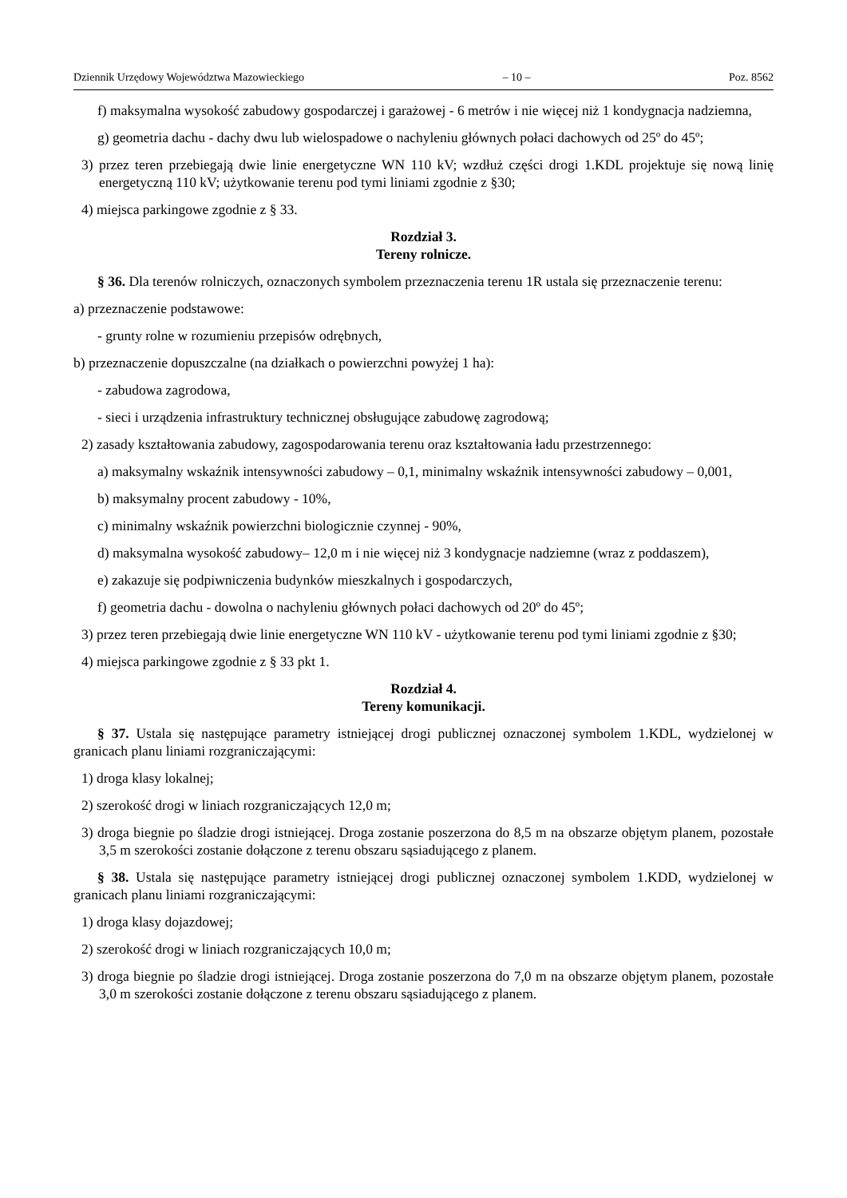Dziennik Urzędowy Województwa Mazowieckiego – 10 – Poz. 8562
f) maksymalna wysokość zabudowy gospodarczej i garażowej - 6 metrów i nie więcej niż 1 kondygnacja nadziemna,
g) geometria dachu - dachy dwu lub wielospadowe o nachyleniu głównych połaci dachowych od 25º do 45º;
3) przez teren przebiegają dwie linie energetyczne WN 110 kV; wzdłuż części drogi 1.KDL projektuje się nową linię energetyczną 110 kV; użytkowanie terenu pod tymi liniami zgodnie z §30;
4) miejsca parkingowe zgodnie z § 33.
Rozdział 3.
Tereny rolnicze.
§ 36. Dla terenów rolniczych, oznaczonych symbolem przeznaczenia terenu 1R ustala się przeznaczenie terenu:
a) przeznaczenie podstawowe:
- grunty rolne w rozumieniu przepisów odrębnych,
b) przeznaczenie dopuszczalne (na działkach o powierzchni powyżej 1 ha):
- zabudowa zagrodowa,
- sieci i urządzenia infrastruktury technicznej obsługujące zabudowę zagrodową;
2) zasady kształtowania zabudowy, zagospodarowania terenu oraz kształtowania ładu przestrzennego:
a) maksymalny wskaźnik intensywności zabudowy – 0,1, minimalny wskaźnik intensywności zabudowy – 0,001,
b) maksymalny procent zabudowy - 10%,
c) minimalny wskaźnik powierzchni biologicznie czynnej - 90%,
d) maksymalna wysokość zabudowy– 12,0 m i nie więcej niż 3 kondygnacje nadziemne (wraz z poddaszem),
e) zakazuje się podpiwniczenia budynków mieszkalnych i gospodarczych,
f) geometria dachu - dowolna o nachyleniu głównych połaci dachowych od 20º do 45º;
3) przez teren przebiegają dwie linie energetyczne WN 110 kV - użytkowanie terenu pod tymi liniami zgodnie z §30;
4) miejsca parkingowe zgodnie z § 33 pkt 1.
Rozdział 4.
Tereny komunikacji.
§ 37. Ustala się następujące parametry istniejącej drogi publicznej oznaczonej symbolem 1.KDL, wydzielonej w granicach planu liniami rozgraniczającymi:
1) droga klasy lokalnej;
2) szerokość drogi w liniach rozgraniczających 12,0 m;
3) droga biegnie po śladzie drogi istniejącej. Droga zostanie poszerzona do 8,5 m na obszarze objętym planem, pozostałe 3,5 m szerokości zostanie dołączone z terenu obszaru sąsiadującego z planem.
§ 38. Ustala się następujące parametry istniejącej drogi publicznej oznaczonej symbolem 1.KDD, wydzielonej w granicach planu liniami rozgraniczającymi:
1) droga klasy dojazdowej;
2) szerokość drogi w liniach rozgraniczających 10,0 m;
3) droga biegnie po śladzie drogi istniejącej. Droga zostanie poszerzona do 7,0 m na obszarze objętym planem, pozostałe 3,0 m szerokości zostanie dołączone z terenu obszaru sąsiadującego z planem.